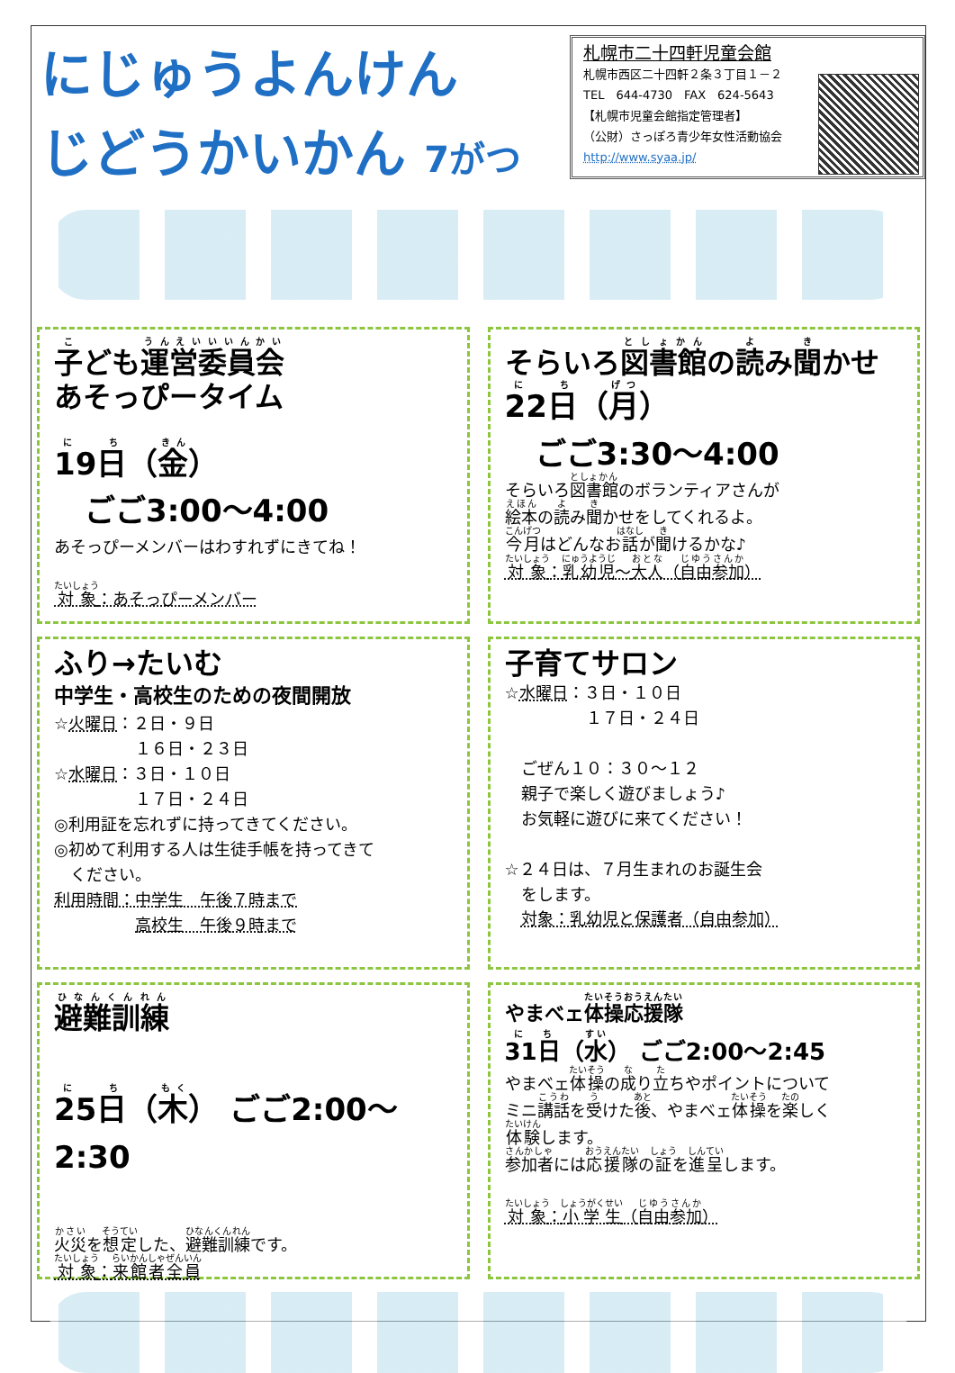にじゅうよんけん
じどうかいかん 7がつ
札幌市二十四軒児童会館
札幌市西区二十四軒２条３丁目１－２
TEL　644-4730　FAX　624-5643
【札幌市児童会館指定管理者】
（公財）さっぽろ青少年女性活動協会
http://www.syaa.jp/
子ども運営委員会
あそっぴータイム
19日（金）
　ごご3:00～4:00
あそっぴーメンバーはわすれずにきてね！
対象：あそっぴーメンバー
そらいろ図書館の読み聞かせ
22日（月）
　ごご3:30～4:00
そらいろ図書館のボランティアさんが
絵本の読み聞かせをしてくれるよ。
今月はどんなお話が聞けるかな♪
対象：乳幼児～大人（自由参加）
ふり→たいむ
中学生・高校生のための夜間開放
☆火曜日：２日・９日
　　　　　１６日・２３日
☆水曜日：３日・１０日
　　　　　１７日・２４日
◎利用証を忘れずに持ってきてください。
◎初めて利用する人は生徒手帳を持ってきて
　ください。
利用時間：中学生　午後７時まで
　　　　　高校生　午後９時まで
子育てサロン
☆水曜日：３日・１０日
　　　　　１７日・２４日
　ごぜん１０：３０～１２
　親子で楽しく遊びましょう♪
　お気軽に遊びに来てください！
☆２４日は、７月生まれのお誕生会
　をします。
　対象：乳幼児と保護者（自由参加）
避難訓練
25日（木） ごご2:00～2:30
火災を想定した、避難訓練です。
対象：来館者全員
やまべェ体操応援隊
31日（水） ごご2:00～2:45
やまべェ体操の成り立ちやポイントについて
ミニ講話を受けた後、やまべェ体操を楽しく
体験します。
参加者には応援隊の証を進呈します。
対象：小学生（自由参加）